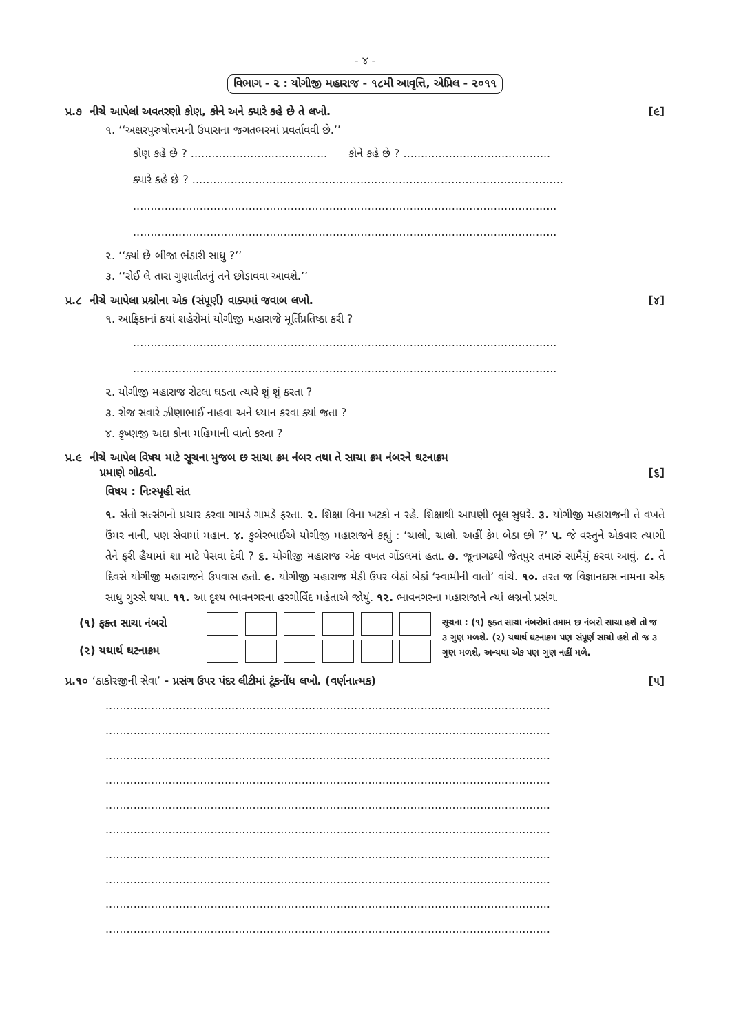- ૪ -
વિભાગ - ૨ : યોગીજી મહારાજ - ૧૮મી આવૃત્તિ, એપ્રિલ - ૨૦૧૧
પ્ર.૭ નીચે આપેલાં અવતરણો કોણ, કોને અને ક્યારે કહે છે તે લખો. [૯]
૧. ‘‘અક્ષરપુરુષોત્તમની ઉપાસના જગતભરમાં પ્રવર્તાવવી છે.’’
કોણ કહે છે ? ....................................... કોને કહે છે ? ..........................................
ક્યારે કહે છે ? ..........................................................................................................
.........................................................................................................................
.........................................................................................................................
૨. ‘‘ક્યાં છે બીજા ભંડારી સાધુ ?’’
૩. ‘‘રોઈ લે તારા ગુણાતીતનું તને છોડાવવા આવશે.’’
પ્ર.૮ નીચે આપેલા પ્રશ્નોના એક (સંપૂર્ણ) વાક્યમાં જવાબ લખો. [૪]
૧. આફ્રિકાનાં કયાં શહેરોમાં યોગીજી મહારાજે મૂર્તિપ્રતિષ્ઠા કરી ?
.........................................................................................................................
.........................................................................................................................
૨. યોગીજી મહારાજ રોટલા ઘડતા ત્યારે શું શું કરતા ?
૩. રોજ સવારે ઝીણાભાઈ નાહવા અને ધ્યાન કરવા ક્યાં જતા ?
૪. કૃષ્ણજી અદા કોના મહિમાની વાતો કરતા ?
પ્ર.૯ નીચે આપેલ વિષય માટે સૂચના મુજબ છ સાચા ક્રમ નંબર તથા તે સાચા ક્રમ નંબરને ઘટનાક્રમ
પ્રમાણે ગોઠવો. [૬]
વિષય : નિઃસ્પૃહી સંત
૧. સંતો સત્સંગનો પ્રચાર કરવા ગામડે ગામડે ફરતા. ૨. શિક્ષા વિના ખટકો ન રહે. શિક્ષાથી આપણી ભૂલ સુધરે. ૩. યોગીજી મહારાજની તે વખતે ઉંમર નાની, પણ સેવામાં મહાન. ૪. કુબેરભાઈએ યોગીજી મહારાજને કહ્યું : ‘ચાલો, ચાલો. અહીં કેમ બેઠા છો ?’ ૫. જે વસ્તુને એકવાર ત્યાગી તેને ફરી હૈયામાં શા માટે પેસવા દેવી ? ૬. યોગીજી મહારાજ એક વખત ગોંડલમાં હતા. ૭. જૂનાગઢથી જેતપુર તમારું સામૈયું કરવા આવું. ૮. તે દિવસે યોગીજી મહારાજને ઉપવાસ હતો. ૯. યોગીજી મહારાજ મેડી ઉપર બેઠાં બેઠાં ‘સ્વામીની વાતો’ વાંચે. ૧૦. તરત જ વિજ્ઞાનદાસ નામના એક સાધુ ગુસ્સે થયા. ૧૧. આ દૃશ્ય ભાવનગરના હરગોવિંદ મહેતાએ જોયું. ૧૨. ભાવનગરના મહારાજાને ત્યાં લગ્નનો પ્રસંગ.
(૧) ફક્ત સાચા નંબરો
(૨) યથાર્થ ઘટનાક્રમ
સૂચના : (૧) ફક્ત સાચા નંબરોમાં તમામ છ નંબરો સાચા હશે તો જ ૩ ગુણ મળશે. (૨) યથાર્થ ઘટનાક્રમ પણ સંપૂર્ણ સાચો હશે તો જ ૩ ગુણ મળશે, અન્યથા એક પણ ગુણ નહીં મળે.
પ્ર.૧૦ ‘ઠાકોરજીની સેવા’ - પ્રસંગ ઉપર પંદર લીટીમાં ટૂંકનોંધ લખો. (વર્ણનાત્મક) [૫]
...............................................................................................................................
...............................................................................................................................
...............................................................................................................................
...............................................................................................................................
...............................................................................................................................
...............................................................................................................................
...............................................................................................................................
...............................................................................................................................
...............................................................................................................................
...............................................................................................................................